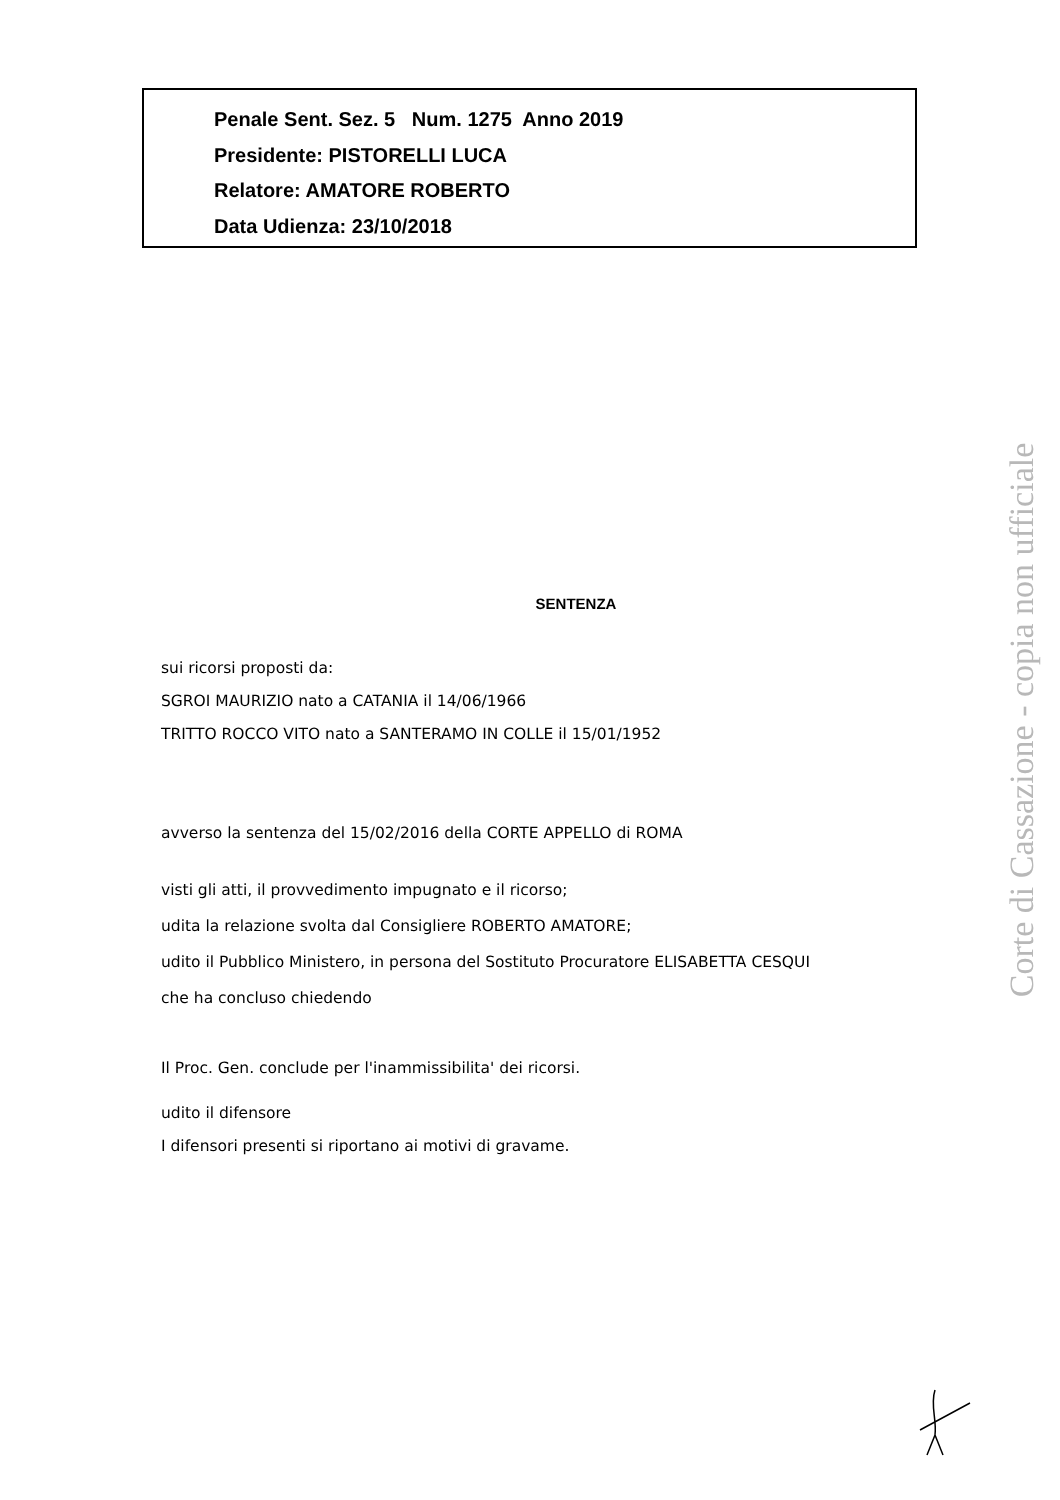Penale Sent. Sez. 5 Num. 1275 Anno 2019
Presidente: PISTORELLI LUCA
Relatore: AMATORE ROBERTO
Data Udienza: 23/10/2018
SENTENZA
sui ricorsi proposti da:
SGROI MAURIZIO nato a CATANIA il 14/06/1966
TRITTO ROCCO VITO nato a SANTERAMO IN COLLE il 15/01/1952
avverso la sentenza del 15/02/2016 della CORTE APPELLO di ROMA
visti gli atti, il provvedimento impugnato e il ricorso;
udita la relazione svolta dal Consigliere ROBERTO AMATORE;
udito il Pubblico Ministero, in persona del Sostituto Procuratore ELISABETTA CESQUI
che ha concluso chiedendo
Il Proc. Gen. conclude per l'inammissibilita' dei ricorsi.
udito il difensore
I difensori presenti si riportano ai motivi di gravame.
Corte di Cassazione - copia non ufficiale